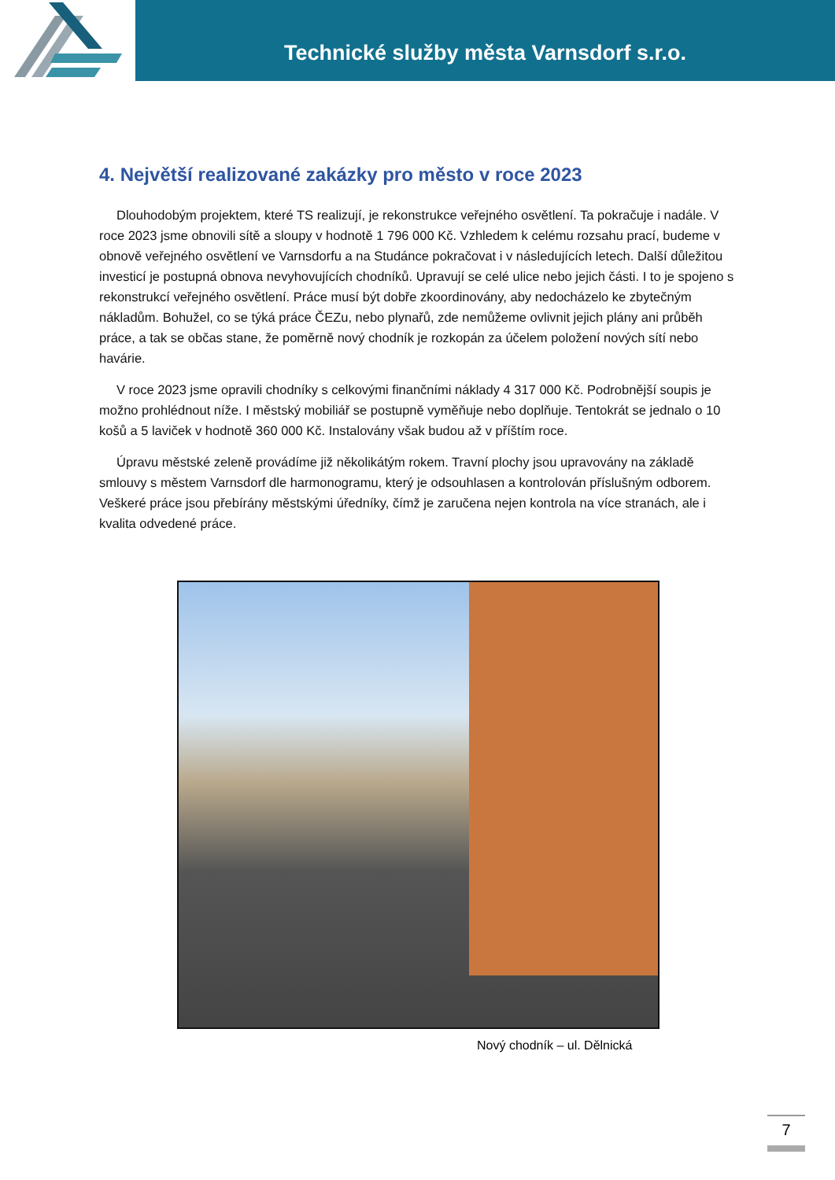Technické služby města Varnsdorf s.r.o.
4. Největší realizované zakázky pro město v roce 2023
Dlouhodobým projektem, které TS realizují, je rekonstrukce veřejného osvětlení. Ta pokračuje i nadále. V roce 2023 jsme obnovili sítě a sloupy v hodnotě 1 796 000 Kč. Vzhledem k celému rozsahu prací, budeme v obnově veřejného osvětlení ve Varnsdorfu a na Studánce pokračovat i v následujících letech. Další důležitou investicí je postupná obnova nevyhovujících chodníků. Upravují se celé ulice nebo jejich části. I to je spojeno s rekonstrukcí veřejného osvětlení. Práce musí být dobře zkoordinovány, aby nedocházelo ke zbytečným nákladům. Bohužel, co se týká práce ČEZu, nebo plynařů, zde nemůžeme ovlivnit jejich plány ani průběh práce, a tak se občas stane, že poměrně nový chodník je rozkopán za účelem položení nových sítí nebo havárie.
V roce 2023 jsme opravili chodníky s celkovými finančními náklady 4 317 000 Kč. Podrobnější soupis je možno prohlédnout níže. I městský mobiliář se postupně vyměňuje nebo doplňuje. Tentokrát se jednalo o 10 košů a 5 laviček v hodnotě 360 000 Kč. Instalovány však budou až v příštím roce.
Úpravu městské zeleně provádíme již několikátým rokem. Travní plochy jsou upravovány na základě smlouvy s městem Varnsdorf dle harmonogramu, který je odsouhlasen a kontrolován příslušným odborem. Veškeré práce jsou přebírány městskými úředníky, čímž je zaručena nejen kontrola na více stranách, ale i kvalita odvedené práce.
Nový chodník – ul. Dělnická
7